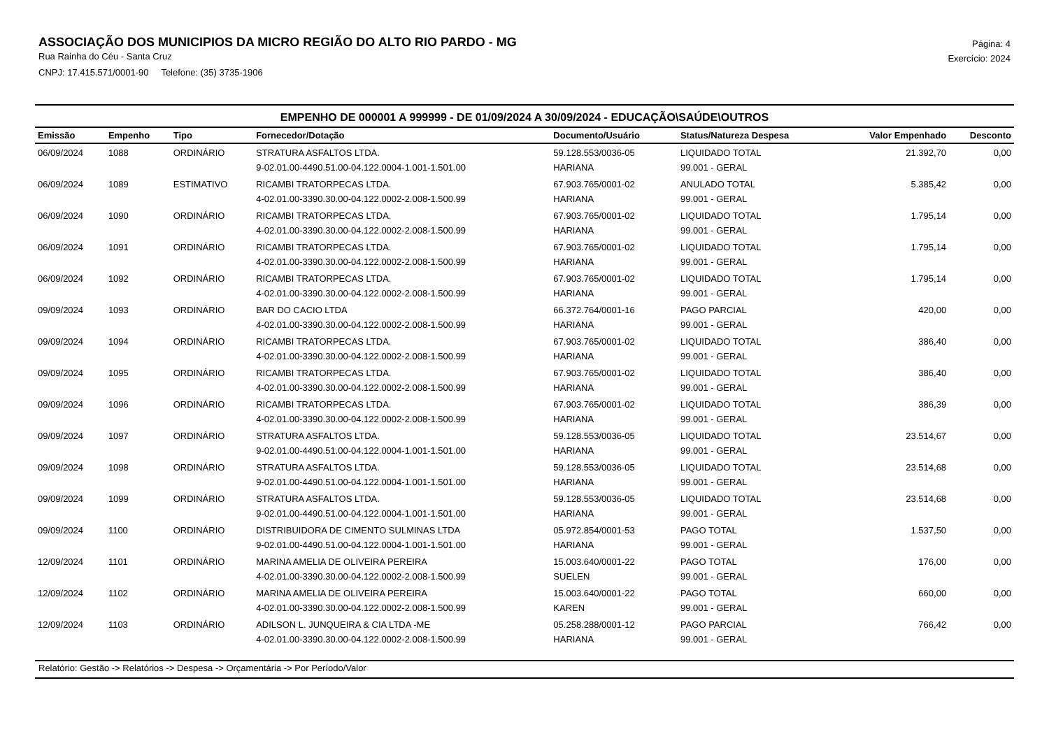ASSOCIAÇÃO DOS MUNICIPIOS DA MICRO REGIÃO DO ALTO RIO PARDO - MG
Rua Rainha do Céu - Santa Cruz
CNPJ: 17.415.571/0001-90 Telefone: (35) 3735-1906
Página: 4
Exercício: 2024
EMPENHO DE 000001 A 999999 - DE 01/09/2024 A 30/09/2024 - EDUCAÇÃO\SAÚDE\OUTROS
| Emissão | Empenho | Tipo | Fornecedor/Dotação | Documento/Usuário | Status/Natureza Despesa | Valor Empenhado | Desconto |
| --- | --- | --- | --- | --- | --- | --- | --- |
| 06/09/2024 | 1088 | ORDINÁRIO | STRATURA ASFALTOS LTDA. | 59.128.553/0036-05 | LIQUIDADO TOTAL | 21.392,70 | 0,00 |
| | | | 9-02.01.00-4490.51.00-04.122.0004-1.001-1.501.00 | HARIANA | 99.001 - GERAL | | |
| 06/09/2024 | 1089 | ESTIMATIVO | RICAMBI TRATORPECAS LTDA. | 67.903.765/0001-02 | ANULADO TOTAL | 5.385,42 | 0,00 |
| | | | 4-02.01.00-3390.30.00-04.122.0002-2.008-1.500.99 | HARIANA | 99.001 - GERAL | | |
| 06/09/2024 | 1090 | ORDINÁRIO | RICAMBI TRATORPECAS LTDA. | 67.903.765/0001-02 | LIQUIDADO TOTAL | 1.795,14 | 0,00 |
| | | | 4-02.01.00-3390.30.00-04.122.0002-2.008-1.500.99 | HARIANA | 99.001 - GERAL | | |
| 06/09/2024 | 1091 | ORDINÁRIO | RICAMBI TRATORPECAS LTDA. | 67.903.765/0001-02 | LIQUIDADO TOTAL | 1.795,14 | 0,00 |
| | | | 4-02.01.00-3390.30.00-04.122.0002-2.008-1.500.99 | HARIANA | 99.001 - GERAL | | |
| 06/09/2024 | 1092 | ORDINÁRIO | RICAMBI TRATORPECAS LTDA. | 67.903.765/0001-02 | LIQUIDADO TOTAL | 1.795,14 | 0,00 |
| | | | 4-02.01.00-3390.30.00-04.122.0002-2.008-1.500.99 | HARIANA | 99.001 - GERAL | | |
| 09/09/2024 | 1093 | ORDINÁRIO | BAR DO CACIO LTDA | 66.372.764/0001-16 | PAGO PARCIAL | 420,00 | 0,00 |
| | | | 4-02.01.00-3390.30.00-04.122.0002-2.008-1.500.99 | HARIANA | 99.001 - GERAL | | |
| 09/09/2024 | 1094 | ORDINÁRIO | RICAMBI TRATORPECAS LTDA. | 67.903.765/0001-02 | LIQUIDADO TOTAL | 386,40 | 0,00 |
| | | | 4-02.01.00-3390.30.00-04.122.0002-2.008-1.500.99 | HARIANA | 99.001 - GERAL | | |
| 09/09/2024 | 1095 | ORDINÁRIO | RICAMBI TRATORPECAS LTDA. | 67.903.765/0001-02 | LIQUIDADO TOTAL | 386,40 | 0,00 |
| | | | 4-02.01.00-3390.30.00-04.122.0002-2.008-1.500.99 | HARIANA | 99.001 - GERAL | | |
| 09/09/2024 | 1096 | ORDINÁRIO | RICAMBI TRATORPECAS LTDA. | 67.903.765/0001-02 | LIQUIDADO TOTAL | 386,39 | 0,00 |
| | | | 4-02.01.00-3390.30.00-04.122.0002-2.008-1.500.99 | HARIANA | 99.001 - GERAL | | |
| 09/09/2024 | 1097 | ORDINÁRIO | STRATURA ASFALTOS LTDA. | 59.128.553/0036-05 | LIQUIDADO TOTAL | 23.514,67 | 0,00 |
| | | | 9-02.01.00-4490.51.00-04.122.0004-1.001-1.501.00 | HARIANA | 99.001 - GERAL | | |
| 09/09/2024 | 1098 | ORDINÁRIO | STRATURA ASFALTOS LTDA. | 59.128.553/0036-05 | LIQUIDADO TOTAL | 23.514,68 | 0,00 |
| | | | 9-02.01.00-4490.51.00-04.122.0004-1.001-1.501.00 | HARIANA | 99.001 - GERAL | | |
| 09/09/2024 | 1099 | ORDINÁRIO | STRATURA ASFALTOS LTDA. | 59.128.553/0036-05 | LIQUIDADO TOTAL | 23.514,68 | 0,00 |
| | | | 9-02.01.00-4490.51.00-04.122.0004-1.001-1.501.00 | HARIANA | 99.001 - GERAL | | |
| 09/09/2024 | 1100 | ORDINÁRIO | DISTRIBUIDORA DE CIMENTO SULMINAS LTDA | 05.972.854/0001-53 | PAGO TOTAL | 1.537,50 | 0,00 |
| | | | 9-02.01.00-4490.51.00-04.122.0004-1.001-1.501.00 | HARIANA | 99.001 - GERAL | | |
| 12/09/2024 | 1101 | ORDINÁRIO | MARINA AMELIA DE OLIVEIRA PEREIRA | 15.003.640/0001-22 | PAGO TOTAL | 176,00 | 0,00 |
| | | | 4-02.01.00-3390.30.00-04.122.0002-2.008-1.500.99 | SUELEN | 99.001 - GERAL | | |
| 12/09/2024 | 1102 | ORDINÁRIO | MARINA AMELIA DE OLIVEIRA PEREIRA | 15.003.640/0001-22 | PAGO TOTAL | 660,00 | 0,00 |
| | | | 4-02.01.00-3390.30.00-04.122.0002-2.008-1.500.99 | KAREN | 99.001 - GERAL | | |
| 12/09/2024 | 1103 | ORDINÁRIO | ADILSON L. JUNQUEIRA & CIA LTDA -ME | 05.258.288/0001-12 | PAGO PARCIAL | 766,42 | 0,00 |
| | | | 4-02.01.00-3390.30.00-04.122.0002-2.008-1.500.99 | HARIANA | 99.001 - GERAL | | |
Relatório: Gestão -> Relatórios -> Despesa -> Orçamentária -> Por Período/Valor